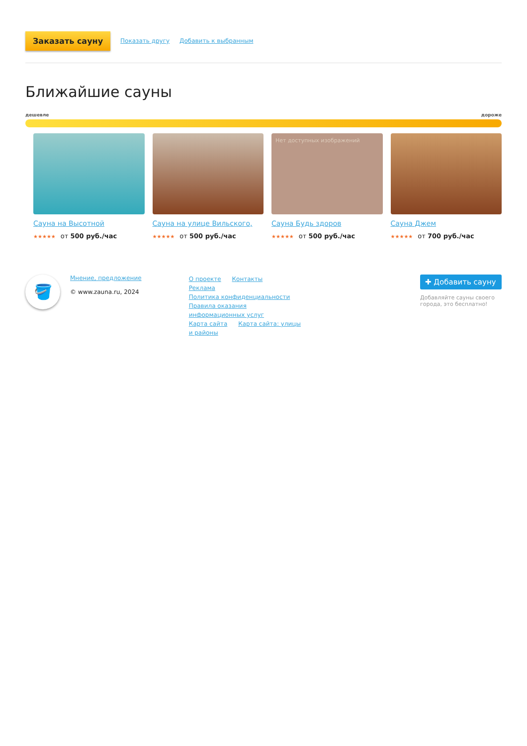Заказать сауну Показать другу Добавить к выбранным
Ближайшие сауны
дешевле дороже
Сауна на Высотной
★★★★★ от 500 руб./час
Сауна на улице Вильского,
★★★★★ от 500 руб./час
Нет доступных изображений
Сауна Будь здоров
★★★★★ от 500 руб./час
Сауна Джем
★★★★★ от 700 руб./час
🪣
Мнение, предложение
© www.zauna.ru, 2024
О проекте Контакты Реклама
Политика конфиденциальности
Правила оказания информационных услуг
Карта сайта Карта сайта: улицы и районы
✚ Добавить сауну
Добавляйте сауны своего города, это бесплатно!